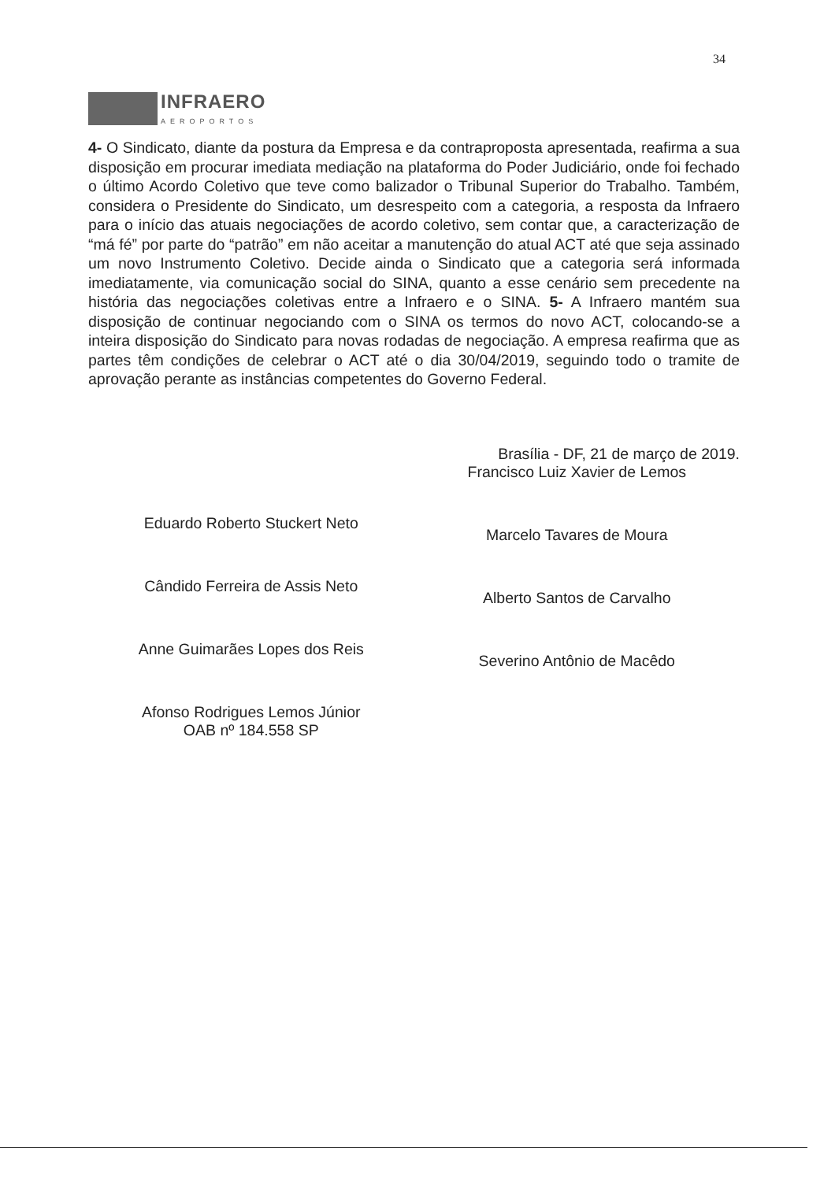34
INFRAERO
AEROPORTOS
4- O Sindicato, diante da postura da Empresa e da contraproposta apresentada, reafirma a sua disposição em procurar imediata mediação na plataforma do Poder Judiciário, onde foi fechado o último Acordo Coletivo que teve como balizador o Tribunal Superior do Trabalho. Também, considera o Presidente do Sindicato, um desrespeito com a categoria, a resposta da Infraero para o início das atuais negociações de acordo coletivo, sem contar que, a caracterização de “má fé” por parte do “patrão” em não aceitar a manutenção do atual ACT até que seja assinado um novo Instrumento Coletivo. Decide ainda o Sindicato que a categoria será informada imediatamente, via comunicação social do SINA, quanto a esse cenário sem precedente na história das negociações coletivas entre a Infraero e o SINA. 5- A Infraero mantém sua disposição de continuar negociando com o SINA os termos do novo ACT, colocando-se a inteira disposição do Sindicato para novas rodadas de negociação. A empresa reafirma que as partes têm condições de celebrar o ACT até o dia 30/04/2019, seguindo todo o tramite de aprovação perante as instâncias competentes do Governo Federal.
Eduardo Roberto Stuckert Neto
Cândido Ferreira de Assis Neto
Anne Guimarães Lopes dos Reis
Afonso Rodrigues Lemos Júnior
OAB nº 184.558 SP
Brasília - DF, 21 de março de 2019.
Francisco Luiz Xavier de Lemos
Marcelo Tavares de Moura
Alberto Santos de Carvalho
Severino Antônio de Macêdo